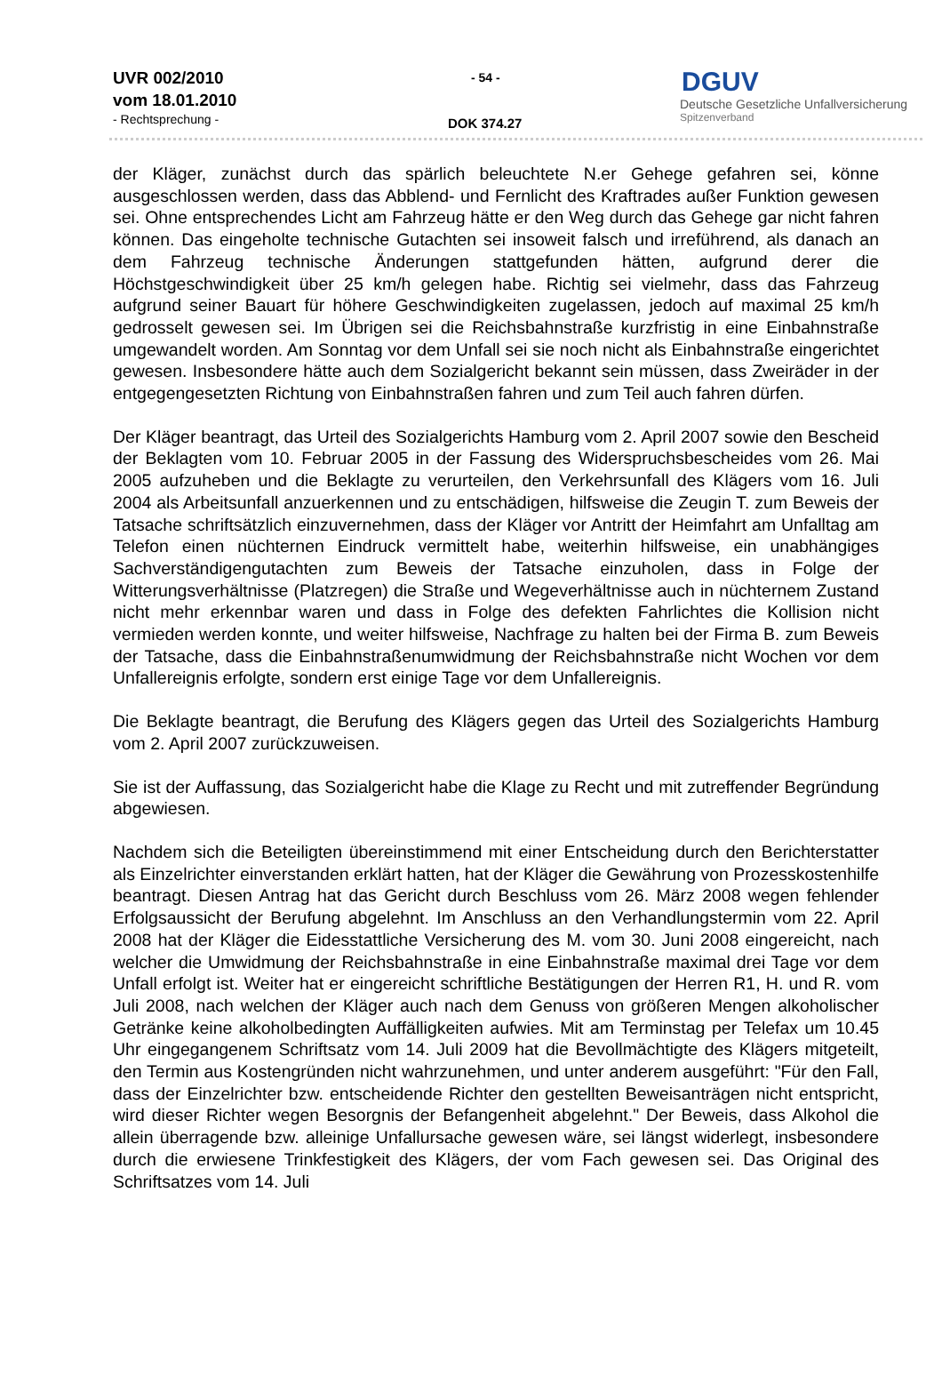UVR 002/2010
vom 18.01.2010
- Rechtsprechung -
- 54 -
DOK 374.27
DGUV
Deutsche Gesetzliche Unfallversicherung
Spitzenverband
der Kläger, zunächst durch das spärlich beleuchtete N.er Gehege gefahren sei, könne ausgeschlossen werden, dass das Abblend- und Fernlicht des Kraftrades außer Funktion gewesen sei. Ohne entsprechendes Licht am Fahrzeug hätte er den Weg durch das Gehege gar nicht fahren können. Das eingeholte technische Gutachten sei insoweit falsch und irreführend, als danach an dem Fahrzeug technische Änderungen stattgefunden hätten, aufgrund derer die Höchstgeschwindigkeit über 25 km/h gelegen habe. Richtig sei vielmehr, dass das Fahrzeug aufgrund seiner Bauart für höhere Geschwindigkeiten zugelassen, jedoch auf maximal 25 km/h gedrosselt gewesen sei. Im Übrigen sei die Reichsbahnstraße kurzfristig in eine Einbahnstraße umgewandelt worden. Am Sonntag vor dem Unfall sei sie noch nicht als Einbahnstraße eingerichtet gewesen. Insbesondere hätte auch dem Sozialgericht bekannt sein müssen, dass Zweiräder in der entgegengesetzten Richtung von Einbahnstraßen fahren und zum Teil auch fahren dürfen.
Der Kläger beantragt, das Urteil des Sozialgerichts Hamburg vom 2. April 2007 sowie den Bescheid der Beklagten vom 10. Februar 2005 in der Fassung des Widerspruchsbescheides vom 26. Mai 2005 aufzuheben und die Beklagte zu verurteilen, den Verkehrsunfall des Klägers vom 16. Juli 2004 als Arbeitsunfall anzuerkennen und zu entschädigen, hilfsweise die Zeugin T. zum Beweis der Tatsache schriftsätzlich einzuvernehmen, dass der Kläger vor Antritt der Heimfahrt am Unfalltag am Telefon einen nüchternen Eindruck vermittelt habe, weiterhin hilfsweise, ein unabhängiges Sachverständigengutachten zum Beweis der Tatsache einzuholen, dass in Folge der Witterungsverhältnisse (Platzregen) die Straße und Wegeverhältnisse auch in nüchternem Zustand nicht mehr erkennbar waren und dass in Folge des defekten Fahrlichtes die Kollision nicht vermieden werden konnte, und weiter hilfsweise, Nachfrage zu halten bei der Firma B. zum Beweis der Tatsache, dass die Einbahnstraßenumwidmung der Reichsbahnstraße nicht Wochen vor dem Unfallereignis erfolgte, sondern erst einige Tage vor dem Unfallereignis.
Die Beklagte beantragt, die Berufung des Klägers gegen das Urteil des Sozialgerichts Hamburg vom 2. April 2007 zurückzuweisen.
Sie ist der Auffassung, das Sozialgericht habe die Klage zu Recht und mit zutreffender Begründung abgewiesen.
Nachdem sich die Beteiligten übereinstimmend mit einer Entscheidung durch den Berichterstatter als Einzelrichter einverstanden erklärt hatten, hat der Kläger die Gewährung von Prozesskostenhilfe beantragt. Diesen Antrag hat das Gericht durch Beschluss vom 26. März 2008 wegen fehlender Erfolgsaussicht der Berufung abgelehnt. Im Anschluss an den Verhandlungstermin vom 22. April 2008 hat der Kläger die Eidesstattliche Versicherung des M. vom 30. Juni 2008 eingereicht, nach welcher die Umwidmung der Reichsbahnstraße in eine Einbahnstraße maximal drei Tage vor dem Unfall erfolgt ist. Weiter hat er eingereicht schriftliche Bestätigungen der Herren R1, H. und R. vom Juli 2008, nach welchen der Kläger auch nach dem Genuss von größeren Mengen alkoholischer Getränke keine alkoholbedingten Auffälligkeiten aufwies. Mit am Terminstag per Telefax um 10.45 Uhr eingegangenem Schriftsatz vom 14. Juli 2009 hat die Bevollmächtigte des Klägers mitgeteilt, den Termin aus Kostengründen nicht wahrzunehmen, und unter anderem ausgeführt: "Für den Fall, dass der Einzelrichter bzw. entscheidende Richter den gestellten Beweisanträgen nicht entspricht, wird dieser Richter wegen Besorgnis der Befangenheit abgelehnt." Der Beweis, dass Alkohol die allein überragende bzw. alleinige Unfallursache gewesen wäre, sei längst widerlegt, insbesondere durch die erwiesene Trinkfestigkeit des Klägers, der vom Fach gewesen sei. Das Original des Schriftsatzes vom 14. Juli